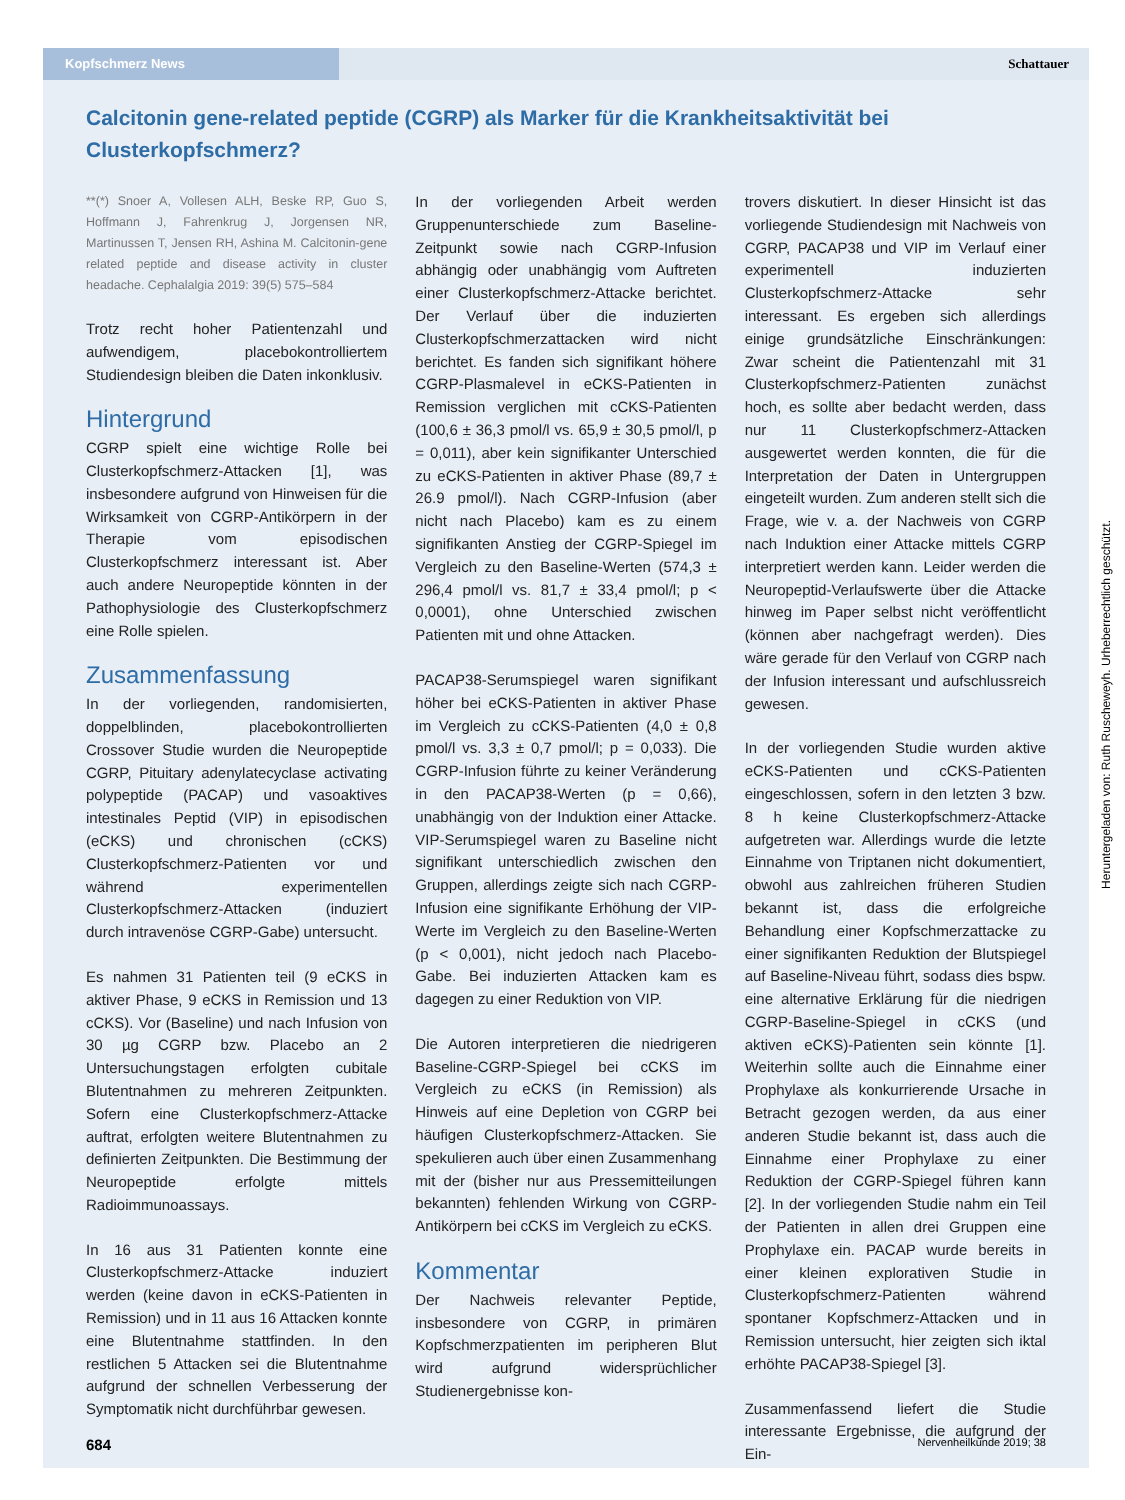Kopfschmerz News Schattauer
Calcitonin gene-related peptide (CGRP) als Marker für die Krankheitsaktivität bei Clusterkopfschmerz?
**(*) Snoer A, Vollesen ALH, Beske RP, Guo S, Hoffmann J, Fahrenkrug J, Jorgensen NR, Martinussen T, Jensen RH, Ashina M. Calcitonin-gene related peptide and disease activity in cluster headache. Cephalalgia 2019: 39(5) 575–584
Trotz recht hoher Patientenzahl und aufwendigem, placebokontrolliertem Studiendesign bleiben die Daten inkonklusiv.
Hintergrund
CGRP spielt eine wichtige Rolle bei Clusterkopfschmerz-Attacken [1], was insbesondere aufgrund von Hinweisen für die Wirksamkeit von CGRP-Antikörpern in der Therapie vom episodischen Clusterkopfschmerz interessant ist. Aber auch andere Neuropeptide könnten in der Pathophysiologie des Clusterkopfschmerz eine Rolle spielen.
Zusammenfassung
In der vorliegenden, randomisierten, doppelblinden, placebokontrollierten Crossover Studie wurden die Neuropeptide CGRP, Pituitary adenylatecyclase activating polypeptide (PACAP) und vasoaktives intestinales Peptid (VIP) in episodischen (eCKS) und chronischen (cCKS) Clusterkopfschmerz-Patienten vor und während experimentellen Clusterkopfschmerz-Attacken (induziert durch intravenöse CGRP-Gabe) untersucht.
Es nahmen 31 Patienten teil (9 eCKS in aktiver Phase, 9 eCKS in Remission und 13 cCKS). Vor (Baseline) und nach Infusion von 30 µg CGRP bzw. Placebo an 2 Untersuchungstagen erfolgten cubitale Blutentnahmen zu mehreren Zeitpunkten. Sofern eine Clusterkopfschmerz-Attacke auftrat, erfolgten weitere Blutentnahmen zu definierten Zeitpunkten. Die Bestimmung der Neuropeptide erfolgte mittels Radioimmunoassays.
In 16 aus 31 Patienten konnte eine Clusterkopfschmerz-Attacke induziert werden (keine davon in eCKS-Patienten in Remission) und in 11 aus 16 Attacken konnte eine Blutentnahme stattfinden. In den restlichen 5 Attacken sei die Blutentnahme aufgrund der schnellen Verbesserung der Symptomatik nicht durchführbar gewesen.
In der vorliegenden Arbeit werden Gruppenunterschiede zum Baseline-Zeitpunkt sowie nach CGRP-Infusion abhängig oder unabhängig vom Auftreten einer Clusterkopfschmerz-Attacke berichtet. Der Verlauf über die induzierten Clusterkopfschmerzattacken wird nicht berichtet. Es fanden sich signifikant höhere CGRP-Plasmalevel in eCKS-Patienten in Remission verglichen mit cCKS-Patienten (100,6 ± 36,3 pmol/l vs. 65,9 ± 30,5 pmol/l, p = 0,011), aber kein signifikanter Unterschied zu eCKS-Patienten in aktiver Phase (89,7 ± 26.9 pmol/l). Nach CGRP-Infusion (aber nicht nach Placebo) kam es zu einem signifikanten Anstieg der CGRP-Spiegel im Vergleich zu den Baseline-Werten (574,3 ± 296,4 pmol/l vs. 81,7 ± 33,4 pmol/l; p < 0,0001), ohne Unterschied zwischen Patienten mit und ohne Attacken.
PACAP38-Serumspiegel waren signifikant höher bei eCKS-Patienten in aktiver Phase im Vergleich zu cCKS-Patienten (4,0 ± 0,8 pmol/l vs. 3,3 ± 0,7 pmol/l; p = 0,033). Die CGRP-Infusion führte zu keiner Veränderung in den PACAP38-Werten (p = 0,66), unabhängig von der Induktion einer Attacke. VIP-Serumspiegel waren zu Baseline nicht signifikant unterschiedlich zwischen den Gruppen, allerdings zeigte sich nach CGRP-Infusion eine signifikante Erhöhung der VIP-Werte im Vergleich zu den Baseline-Werten (p < 0,001), nicht jedoch nach Placebo-Gabe. Bei induzierten Attacken kam es dagegen zu einer Reduktion von VIP.
Die Autoren interpretieren die niedrigeren Baseline-CGRP-Spiegel bei cCKS im Vergleich zu eCKS (in Remission) als Hinweis auf eine Depletion von CGRP bei häufigen Clusterkopfschmerz-Attacken. Sie spekulieren auch über einen Zusammenhang mit der (bisher nur aus Pressemitteilungen bekannten) fehlenden Wirkung von CGRP-Antikörpern bei cCKS im Vergleich zu eCKS.
Kommentar
Der Nachweis relevanter Peptide, insbesondere von CGRP, in primären Kopfschmerzpatienten im peripheren Blut wird aufgrund widersprüchlicher Studienergebnisse kon-
trovers diskutiert. In dieser Hinsicht ist das vorliegende Studiendesign mit Nachweis von CGRP, PACAP38 und VIP im Verlauf einer experimentell induzierten Clusterkopfschmerz-Attacke sehr interessant. Es ergeben sich allerdings einige grundsätzliche Einschränkungen: Zwar scheint die Patientenzahl mit 31 Clusterkopfschmerz-Patienten zunächst hoch, es sollte aber bedacht werden, dass nur 11 Clusterkopfschmerz-Attacken ausgewertet werden konnten, die für die Interpretation der Daten in Untergruppen eingeteilt wurden. Zum anderen stellt sich die Frage, wie v. a. der Nachweis von CGRP nach Induktion einer Attacke mittels CGRP interpretiert werden kann. Leider werden die Neuropeptid-Verlaufswerte über die Attacke hinweg im Paper selbst nicht veröffentlicht (können aber nachgefragt werden). Dies wäre gerade für den Verlauf von CGRP nach der Infusion interessant und aufschlussreich gewesen.
In der vorliegenden Studie wurden aktive eCKS-Patienten und cCKS-Patienten eingeschlossen, sofern in den letzten 3 bzw. 8 h keine Clusterkopfschmerz-Attacke aufgetreten war. Allerdings wurde die letzte Einnahme von Triptanen nicht dokumentiert, obwohl aus zahlreichen früheren Studien bekannt ist, dass die erfolgreiche Behandlung einer Kopfschmerzattacke zu einer signifikanten Reduktion der Blutspiegel auf Baseline-Niveau führt, sodass dies bspw. eine alternative Erklärung für die niedrigen CGRP-Baseline-Spiegel in cCKS (und aktiven eCKS)-Patienten sein könnte [1]. Weiterhin sollte auch die Einnahme einer Prophylaxe als konkurrierende Ursache in Betracht gezogen werden, da aus einer anderen Studie bekannt ist, dass auch die Einnahme einer Prophylaxe zu einer Reduktion der CGRP-Spiegel führen kann [2]. In der vorliegenden Studie nahm ein Teil der Patienten in allen drei Gruppen eine Prophylaxe ein. PACAP wurde bereits in einer kleinen explorativen Studie in Clusterkopfschmerz-Patienten während spontaner Kopfschmerz-Attacken und in Remission untersucht, hier zeigten sich iktal erhöhte PACAP38-Spiegel [3].
Zusammenfassend liefert die Studie interessante Ergebnisse, die aufgrund der Ein-
684 Nervenheilkunde 2019; 38
Heruntergeladen von: Ruth Ruscheweyh. Urheberrechtlich geschützt.